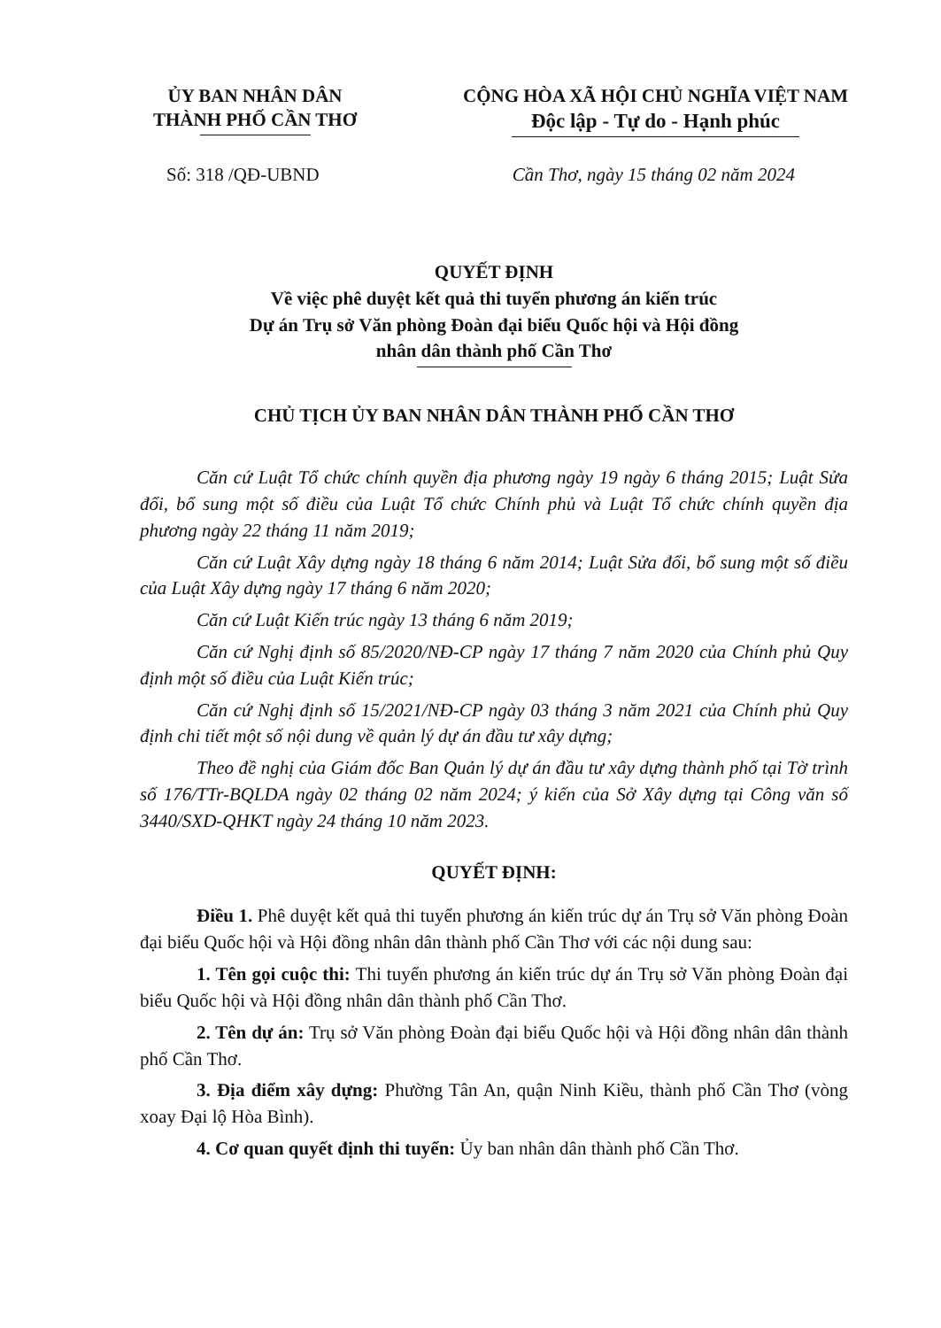ỦY BAN NHÂN DÂN
THÀNH PHỐ CẦN THƠ
CỘNG HÒA XÃ HỘI CHỦ NGHĨA VIỆT NAM
Độc lập - Tự do - Hạnh phúc
Số: 318 /QĐ-UBND Cần Thơ, ngày 15 tháng 02 năm 2024
QUYẾT ĐỊNH
Về việc phê duyệt kết quả thi tuyển phương án kiến trúc
Dự án Trụ sở Văn phòng Đoàn đại biểu Quốc hội và Hội đồng
nhân dân thành phố Cần Thơ
CHỦ TỊCH ỦY BAN NHÂN DÂN THÀNH PHỐ CẦN THƠ
Căn cứ Luật Tổ chức chính quyền địa phương ngày 19 ngày 6 tháng 2015; Luật Sửa đổi, bổ sung một số điều của Luật Tổ chức Chính phủ và Luật Tổ chức chính quyền địa phương ngày 22 tháng 11 năm 2019;
Căn cứ Luật Xây dựng ngày 18 tháng 6 năm 2014; Luật Sửa đổi, bổ sung một số điều của Luật Xây dựng ngày 17 tháng 6 năm 2020;
Căn cứ Luật Kiến trúc ngày 13 tháng 6 năm 2019;
Căn cứ Nghị định số 85/2020/NĐ-CP ngày 17 tháng 7 năm 2020 của Chính phủ Quy định một số điều của Luật Kiến trúc;
Căn cứ Nghị định số 15/2021/NĐ-CP ngày 03 tháng 3 năm 2021 của Chính phủ Quy định chi tiết một số nội dung về quản lý dự án đầu tư xây dựng;
Theo đề nghị của Giám đốc Ban Quản lý dự án đầu tư xây dựng thành phố tại Tờ trình số 176/TTr-BQLDA ngày 02 tháng 02 năm 2024; ý kiến của Sở Xây dựng tại Công văn số 3440/SXD-QHKT ngày 24 tháng 10 năm 2023.
QUYẾT ĐỊNH:
Điều 1. Phê duyệt kết quả thi tuyển phương án kiến trúc dự án Trụ sở Văn phòng Đoàn đại biểu Quốc hội và Hội đồng nhân dân thành phố Cần Thơ với các nội dung sau:
1. Tên gọi cuộc thi: Thi tuyển phương án kiến trúc dự án Trụ sở Văn phòng Đoàn đại biểu Quốc hội và Hội đồng nhân dân thành phố Cần Thơ.
2. Tên dự án: Trụ sở Văn phòng Đoàn đại biểu Quốc hội và Hội đồng nhân dân thành phố Cần Thơ.
3. Địa điểm xây dựng: Phường Tân An, quận Ninh Kiều, thành phố Cần Thơ (vòng xoay Đại lộ Hòa Bình).
4. Cơ quan quyết định thi tuyển: Ủy ban nhân dân thành phố Cần Thơ.